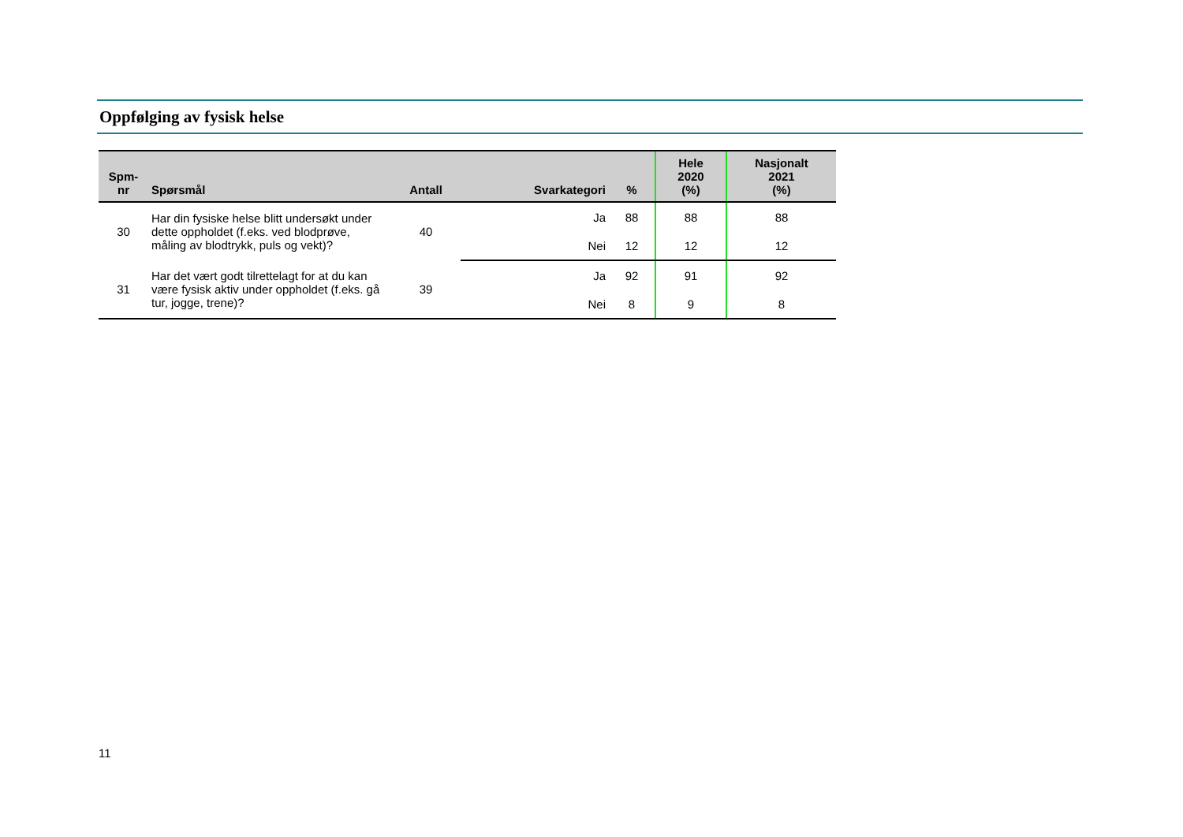Oppfølging av fysisk helse
| Spm- nr | Spørsmål | Antall | Svarkategori | % | Hele 2020 (%) | Nasjonalt 2021 (%) |
| --- | --- | --- | --- | --- | --- | --- |
| 30 | Har din fysiske helse blitt undersøkt under dette oppholdet (f.eks. ved blodprøve, måling av blodtrykk, puls og vekt)? | 40 | Ja | 88 | 88 | 88 |
| | | | Nei | 12 | 12 | 12 |
| 31 | Har det vært godt tilrettelagt for at du kan være fysisk aktiv under oppholdet (f.eks. gå tur, jogge, trene)? | 39 | Ja | 92 | 91 | 92 |
| | | | Nei | 8 | 9 | 8 |
11